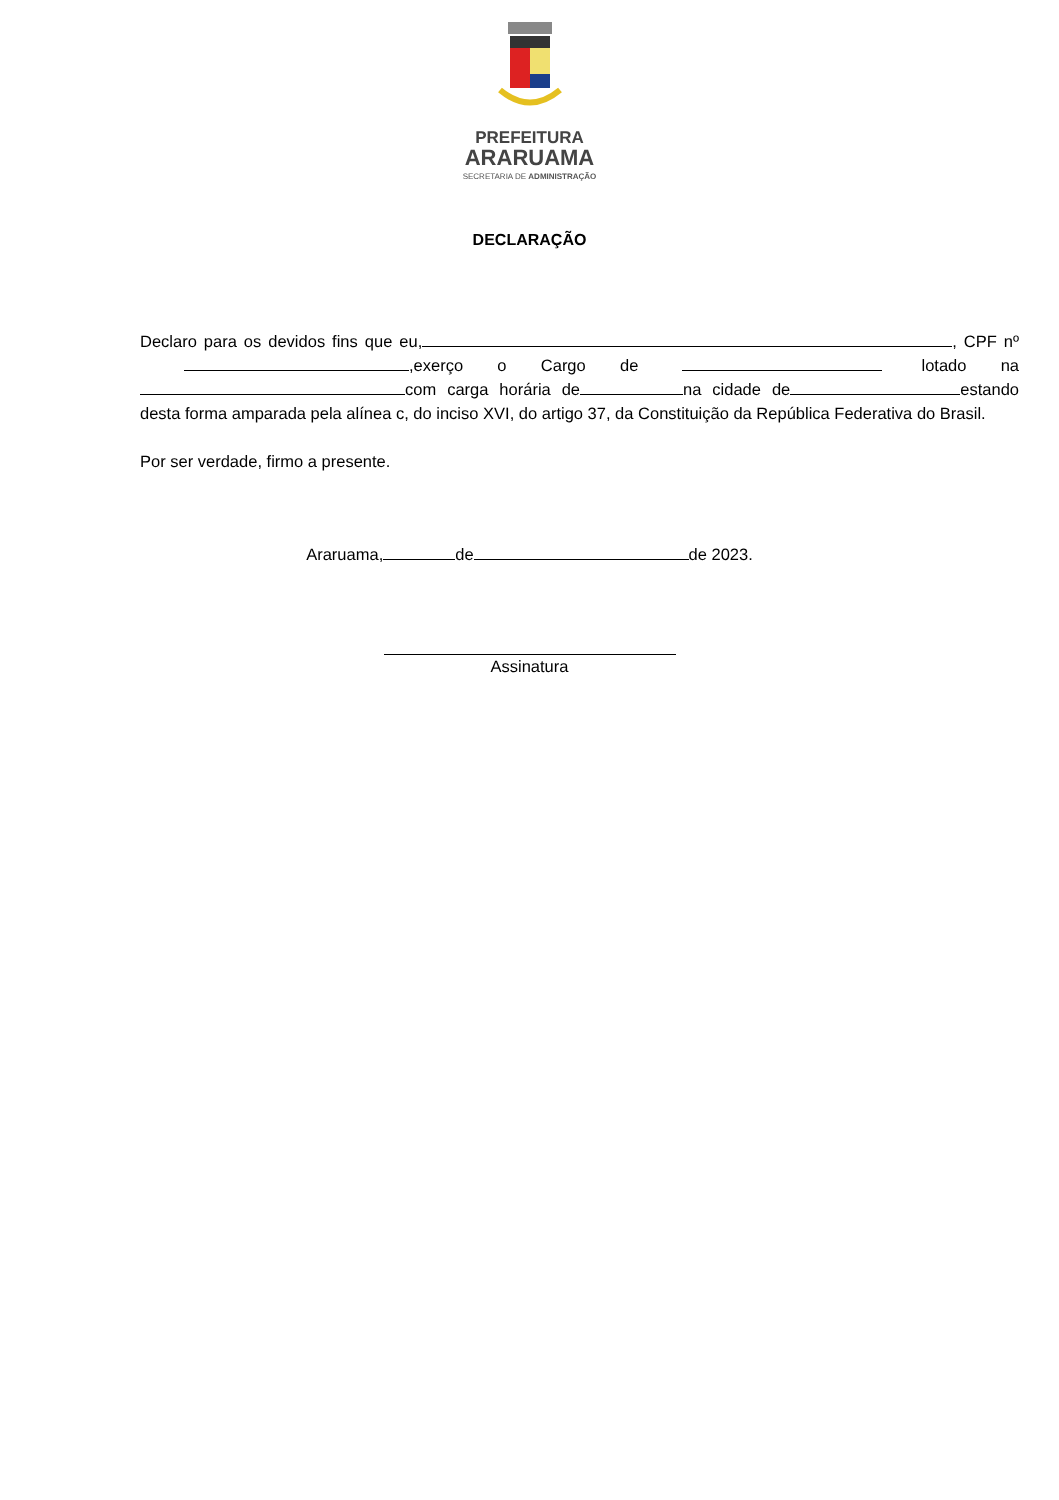PREFEITURA
ARARUAMA
SECRETARIA DE ADMINISTRAÇÃO
DECLARAÇÃO
Declaro para os devidos fins que eu, , CPF nº ,exerço o Cargo de lotado na com carga horária de na cidade de estando desta forma amparada pela alínea c, do inciso XVI, do artigo 37, da Constituição da República Federativa do Brasil.
Por ser verdade, firmo a presente.
Araruama, de de 2023.
Assinatura